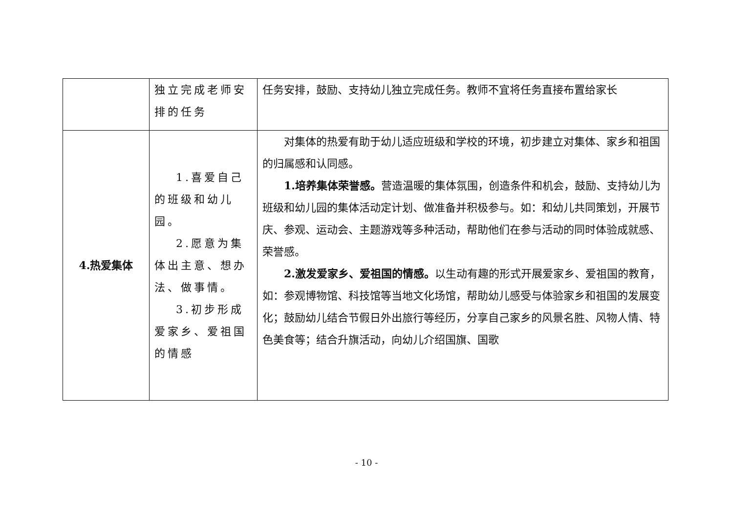| | 独立完成老师安排的任务 | 任务安排，鼓励、支持幼儿独立完成任务。教师不宜将任务直接布置给家长 |
| 4.热爱集体 | 1.喜爱自己的班级和幼儿园。 2.愿意为集体出主意、想办法、做事情。 3.初步形成爱家乡、爱祖国的情感 | 对集体的热爱有助于幼儿适应班级和学校的环境，初步建立对集体、家乡和祖国的归属感和认同感。 1.培养集体荣誉感。 营造温暖的集体氛围，创造条件和机会，鼓励、支持幼儿为班级和幼儿园的集体活动定计划、做准备并积极参与。如：和幼儿共同策划，开展节庆、参观、运动会、主题游戏等多种活动，帮助他们在参与活动的同时体验成就感、荣誉感。 2.激发爱家乡、爱祖国的情感。 以生动有趣的形式开展爱家乡、爱祖国的教育，如：参观博物馆、科技馆等当地文化场馆，帮助幼儿感受与体验家乡和祖国的发展变化；鼓励幼儿结合节假日外出旅行等经历，分享自己家乡的风景名胜、风物人情、特色美食等；结合升旗活动，向幼儿介绍国旗、国歌 |
- 10 -